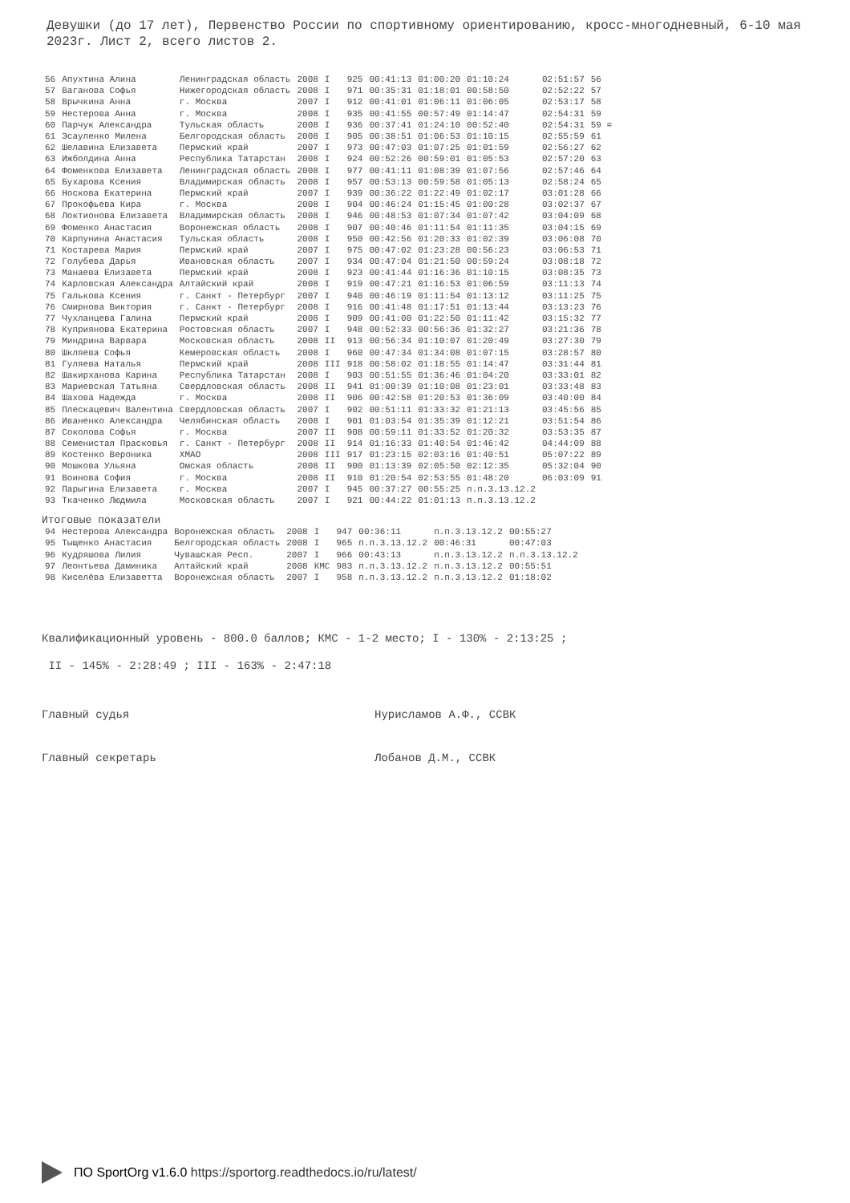Девушки (до 17 лет), Первенство России по спортивному ориентированию, кросс-многодневный, 6-10 мая 2023г. Лист 2, всего листов 2.
| 56 | Апухтина Алина | Ленинградская область | 2008 | I | 925 | 00:41:13 | 01:00:20 | 01:10:24 | 02:51:57 | 56 |
| 57 | Ваганова Софья | Нижегородская область | 2008 | I | 971 | 00:35:31 | 01:18:01 | 00:58:50 | 02:52:22 | 57 |
| 58 | Врычкина Анна | г. Москва | 2007 | I | 912 | 00:41:01 | 01:06:11 | 01:06:05 | 02:53:17 | 58 |
| 59 | Нестерова Анна | г. Москва | 2008 | I | 935 | 00:41:55 | 00:57:49 | 01:14:47 | 02:54:31 | 59 |
| 60 | Парчук Александра | Тульская область | 2008 | I | 936 | 00:37:41 | 01:24:10 | 00:52:40 | 02:54:31 | 59 = |
| 61 | Эсауленко Милена | Белгородская область | 2008 | I | 905 | 00:38:51 | 01:06:53 | 01:10:15 | 02:55:59 | 61 |
| 62 | Шелавина Елизавета | Пермский край | 2007 | I | 973 | 00:47:03 | 01:07:25 | 01:01:59 | 02:56:27 | 62 |
| 63 | Ижболдина Анна | Республика Татарстан | 2008 | I | 924 | 00:52:26 | 00:59:01 | 01:05:53 | 02:57:20 | 63 |
| 64 | Фоменкова Елизавета | Ленинградская область | 2008 | I | 977 | 00:41:11 | 01:08:39 | 01:07:56 | 02:57:46 | 64 |
| 65 | Бухарова Ксения | Владимирская область | 2008 | I | 957 | 00:53:13 | 00:59:58 | 01:05:13 | 02:58:24 | 65 |
| 66 | Носкова Екатерина | Пермский край | 2007 | I | 939 | 00:36:22 | 01:22:49 | 01:02:17 | 03:01:28 | 66 |
| 67 | Прокофьева Кира | г. Москва | 2008 | I | 904 | 00:46:24 | 01:15:45 | 01:00:28 | 03:02:37 | 67 |
| 68 | Локтионова Елизавета | Владимирская область | 2008 | I | 946 | 00:48:53 | 01:07:34 | 01:07:42 | 03:04:09 | 68 |
| 69 | Фоменко Анастасия | Воронежская область | 2008 | I | 907 | 00:40:46 | 01:11:54 | 01:11:35 | 03:04:15 | 69 |
| 70 | Карпунина Анастасия | Тульская область | 2008 | I | 950 | 00:42:56 | 01:20:33 | 01:02:39 | 03:06:08 | 70 |
| 71 | Костарева Мария | Пермский край | 2007 | I | 975 | 00:47:02 | 01:23:28 | 00:56:23 | 03:06:53 | 71 |
| 72 | Голубева Дарья | Ивановская область | 2007 | I | 934 | 00:47:04 | 01:21:50 | 00:59:24 | 03:08:18 | 72 |
| 73 | Манаева Елизавета | Пермский край | 2008 | I | 923 | 00:41:44 | 01:16:36 | 01:10:15 | 03:08:35 | 73 |
| 74 | Карловская Александра | Алтайский край | 2008 | I | 919 | 00:47:21 | 01:16:53 | 01:06:59 | 03:11:13 | 74 |
| 75 | Галькова Ксения | г. Санкт - Петербург | 2007 | I | 940 | 00:46:19 | 01:11:54 | 01:13:12 | 03:11:25 | 75 |
| 76 | Смирнова Виктория | г. Санкт - Петербург | 2008 | I | 916 | 00:41:48 | 01:17:51 | 01:13:44 | 03:13:23 | 76 |
| 77 | Чухланцева Галина | Пермский край | 2008 | I | 909 | 00:41:00 | 01:22:50 | 01:11:42 | 03:15:32 | 77 |
| 78 | Куприянова Екатерина | Ростовская область | 2007 | I | 948 | 00:52:33 | 00:56:36 | 01:32:27 | 03:21:36 | 78 |
| 79 | Миндрина Варвара | Московская область | 2008 | II | 913 | 00:56:34 | 01:10:07 | 01:20:49 | 03:27:30 | 79 |
| 80 | Шкляева Софья | Кемеровская область | 2008 | I | 960 | 00:47:34 | 01:34:08 | 01:07:15 | 03:28:57 | 80 |
| 81 | Гуляева Наталья | Пермский край | 2008 | III | 918 | 00:58:02 | 01:18:55 | 01:14:47 | 03:31:44 | 81 |
| 82 | Шакирханова Карина | Республика Татарстан | 2008 | I | 903 | 00:51:55 | 01:36:46 | 01:04:20 | 03:33:01 | 82 |
| 83 | Мариевская Татьяна | Свердловская область | 2008 | II | 941 | 01:00:39 | 01:10:08 | 01:23:01 | 03:33:48 | 83 |
| 84 | Шахова Надежда | г. Москва | 2008 | II | 906 | 00:42:58 | 01:20:53 | 01:36:09 | 03:40:00 | 84 |
| 85 | Плескацевич Валентина | Свердловская область | 2007 | I | 902 | 00:51:11 | 01:33:32 | 01:21:13 | 03:45:56 | 85 |
| 86 | Иваненко Александра | Челябинская область | 2008 | I | 901 | 01:03:54 | 01:35:39 | 01:12:21 | 03:51:54 | 86 |
| 87 | Соколова Софья | г. Москва | 2007 | II | 908 | 00:59:11 | 01:33:52 | 01:20:32 | 03:53:35 | 87 |
| 88 | Семенистая Прасковья | г. Санкт - Петербург | 2008 | II | 914 | 01:16:33 | 01:40:54 | 01:46:42 | 04:44:09 | 88 |
| 89 | Костенко Вероника | ХМАО | 2008 | III | 917 | 01:23:15 | 02:03:16 | 01:40:51 | 05:07:22 | 89 |
| 90 | Мошкова Ульяна | Омская область | 2008 | II | 900 | 01:13:39 | 02:05:50 | 02:12:35 | 05:32:04 | 90 |
| 91 | Воинова София | г. Москва | 2008 | II | 910 | 01:20:54 | 02:53:55 | 01:48:20 | 06:03:09 | 91 |
| 92 | Парыгина Елизавета | г. Москва | 2007 | I | 945 | 00:37:27 | 00:55:25 | п.п.3.13.12.2 | | |
| 93 | Ткаченко Людмила | Московская область | 2007 | I | 921 | 00:44:22 | 01:01:13 | п.п.3.13.12.2 | | |
Итоговые показатели
| 94 | Нестерова Александра | Воронежская область | 2008 | I | 947 | 00:36:11 | п.п.3.13.12.2 | 00:55:27 |
| 95 | Тыщенко Анастасия | Белгородская область | 2008 | I | 965 | п.п.3.13.12.2 | 00:46:31 | 00:47:03 |
| 96 | Кудряшова Лилия | Чувашская Респ. | 2007 | I | 966 | 00:43:13 | п.п.3.13.12.2 | п.п.3.13.12.2 |
| 97 | Леонтьева Даминика | Алтайский край | 2008 | КМС | 983 | п.п.3.13.12.2 | п.п.3.13.12.2 | 00:55:51 |
| 98 | Киселёва Елизаветта | Воронежская область | 2007 | I | 958 | п.п.3.13.12.2 | п.п.3.13.12.2 | 01:18:02 |
Квалификационный уровень - 800.0 баллов; КМС - 1-2 место; I - 130% - 2:13:25 ;
II - 145% - 2:28:49 ; III - 163% - 2:47:18
Главный судья Нурисламов А.Ф., ССВК
Главный секретарь Лобанов Д.М., ССВК
ПО SportOrg v1.6.0 https://sportorg.readthedocs.io/ru/latest/